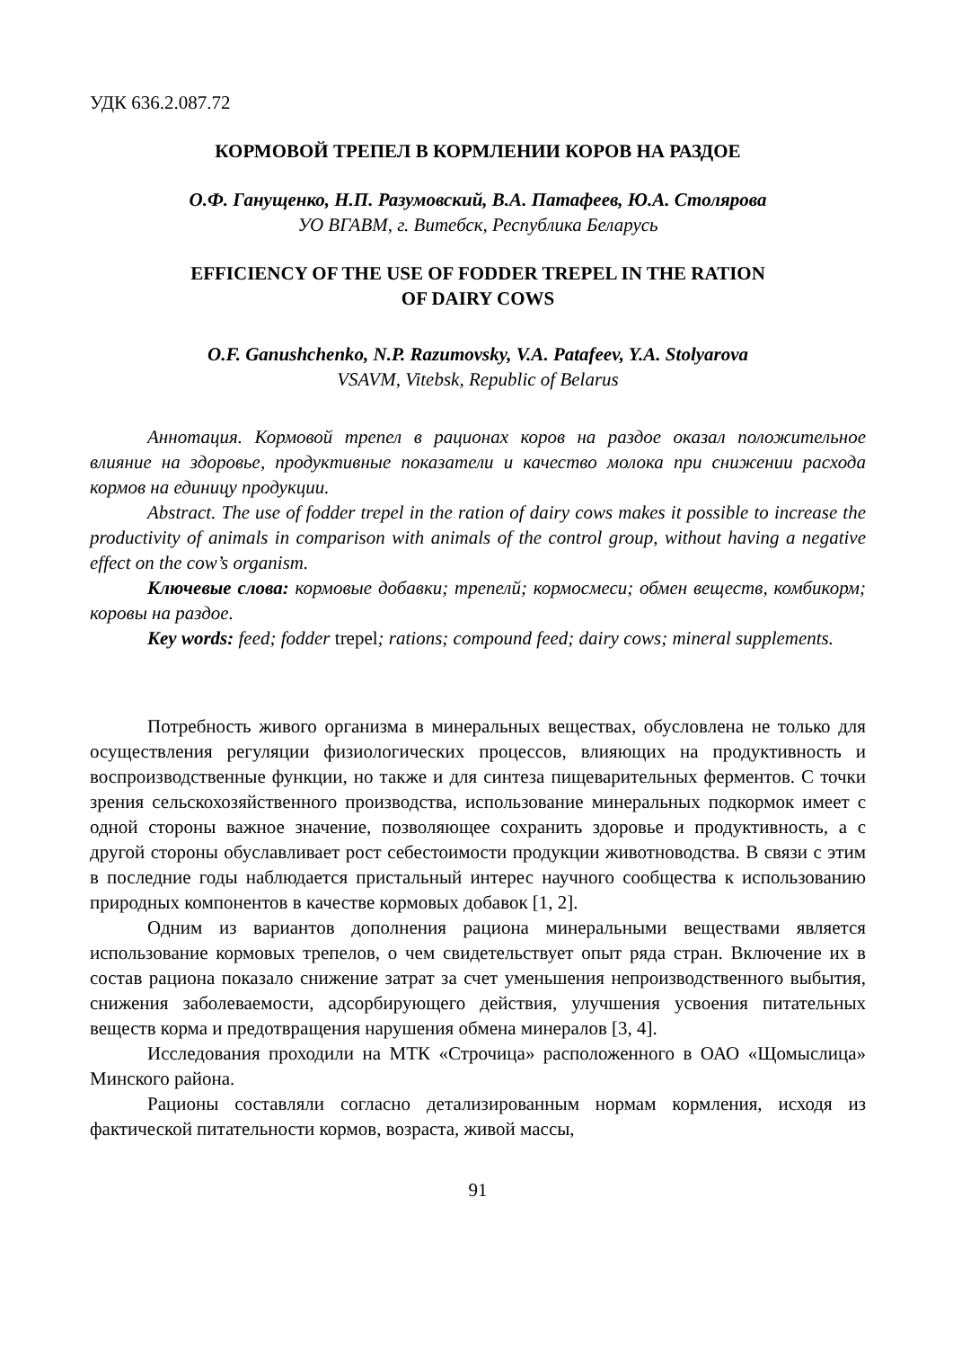УДК 636.2.087.72
КОРМОВОЙ ТРЕПЕЛ В КОРМЛЕНИИ КОРОВ НА РАЗДОЕ
О.Ф. Ганущенко, Н.П. Разумовский, В.А. Патафеев, Ю.А. Столярова
УО ВГАВМ, г. Витебск, Республика Беларусь
EFFICIENCY OF THE USE OF FODDER TREPEL IN THE RATION
OF DAIRY COWS
O.F. Ganushchenko, N.P. Razumovsky, V.A. Patafeev, Y.A. Stolyarova
VSAVM, Vitebsk, Republic of Belarus
Аннотация. Кормовой трепел в рационах коров на раздое оказал положительное влияние на здоровье, продуктивные показатели и качество молока при снижении расхода кормов на единицу продукции.
Abstract. The use of fodder trepel in the ration of dairy cows makes it possible to increase the productivity of animals in comparison with animals of the control group, without having a negative effect on the cow’s organism.
Ключевые слова: кормовые добавки; трепелй; кормосмеси; обмен веществ, комбикорм; коровы на раздое.
Key words: feed; fodder trepel; rations; compound feed; dairy cows; mineral supplements.
Потребность живого организма в минеральных веществах, обусловлена не только для осуществления регуляции физиологических процессов, влияющих на продуктивность и воспроизводственные функции, но также и для синтеза пищеварительных ферментов. С точки зрения сельскохозяйственного производства, использование минеральных подкормок имеет с одной стороны важное значение, позволяющее сохранить здоровье и продуктивность, а с другой стороны обуславливает рост себестоимости продукции животноводства. В связи с этим в последние годы наблюдается пристальный интерес научного сообщества к использованию природных компонентов в качестве кормовых добавок [1, 2].
Одним из вариантов дополнения рациона минеральными веществами является использование кормовых трепелов, о чем свидетельствует опыт ряда стран. Включение их в состав рациона показало снижение затрат за счет уменьшения непроизводственного выбытия, снижения заболеваемости, адсорбирующего действия, улучшения усвоения питательных веществ корма и предотвращения нарушения обмена минералов [3, 4].
Исследования проходили на МТК «Строчица» расположенного в ОАО «Щомыслица» Минского района.
Рационы составляли согласно детализированным нормам кормления, исходя из фактической питательности кормов, возраста, живой массы,
91